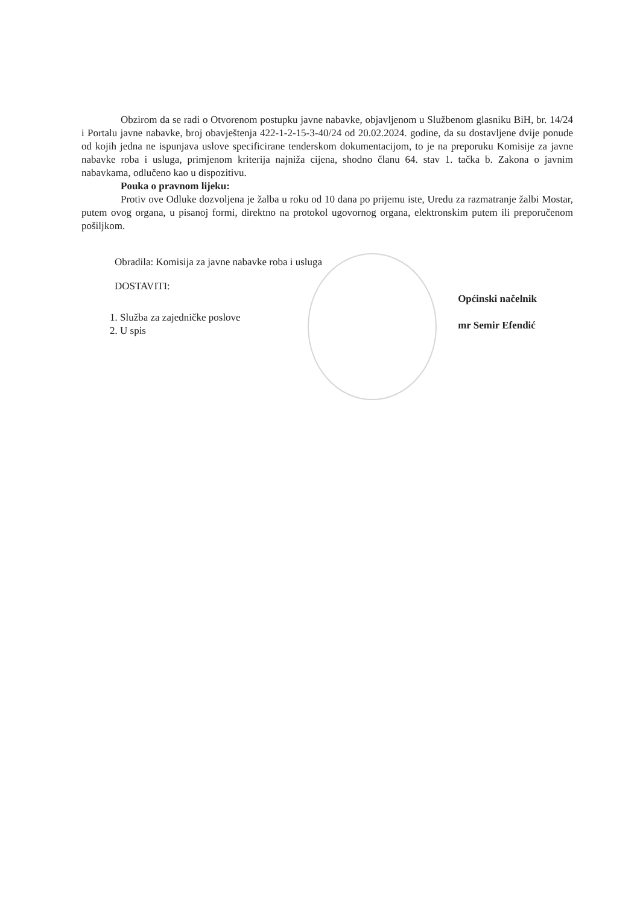Obzirom da se radi o Otvorenom postupku javne nabavke, objavljenom u Službenom glasniku BiH, br. 14/24 i Portalu javne nabavke, broj obavještenja 422-1-2-15-3-40/24 od 20.02.2024. godine, da su dostavljene dvije ponude od kojih jedna ne ispunjava uslove specificirane tenderskom dokumentacijom, to je na preporuku Komisije za javne nabavke roba i usluga, primjenom kriterija najniža cijena, shodno članu 64. stav 1. tačka b. Zakona o javnim nabavkama, odlučeno kao u dispozitivu.
Pouka o pravnom lijeku:
Protiv ove Odluke dozvoljena je žalba u roku od 10 dana po prijemu iste, Uredu za razmatranje žalbi Mostar, putem ovog organa, u pisanoj formi, direktno na protokol ugovornog organa, elektronskim putem ili preporučenom pošiljkom.
Obradila: Komisija za javne nabavke roba i usluga
DOSTAVITI:
1. Služba za zajedničke poslove
2. U spis
Općinski načelnik
mr Semir Efendić